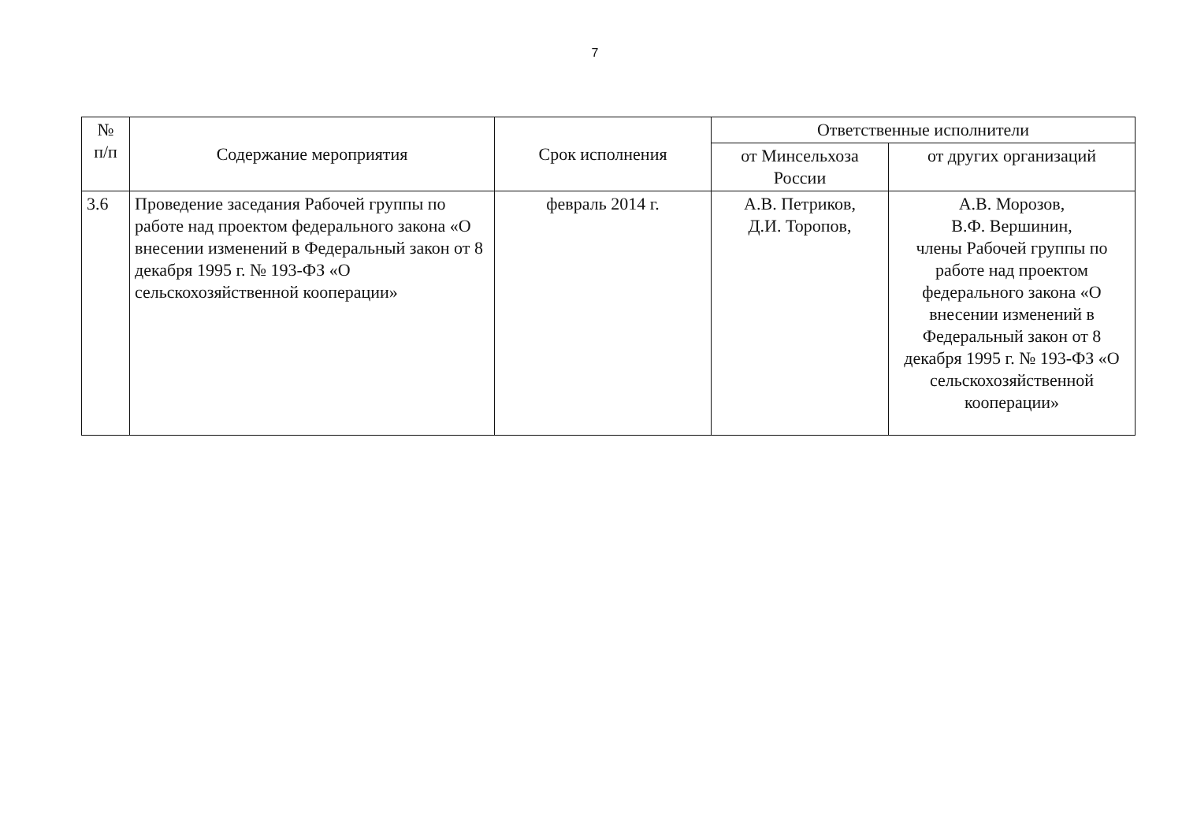7
| № п/п | Содержание мероприятия | Срок исполнения | Ответственные исполнители | |
| --- | --- | --- | --- | --- |
| | | | от Минсельхоза России | от других организаций |
| 3.6 | Проведение заседания Рабочей группы по работе над проектом федерального закона «О внесении изменений в Федеральный закон от 8 декабря 1995 г. № 193-ФЗ «О сельскохозяйственной кооперации» | февраль 2014 г. | А.В. Петриков, Д.И. Торопов, | А.В. Морозов, В.Ф. Вершинин, члены Рабочей группы по работе над проектом федерального закона «О внесении изменений в Федеральный закон от 8 декабря 1995 г. № 193-ФЗ «О сельскохозяйственной кооперации» |